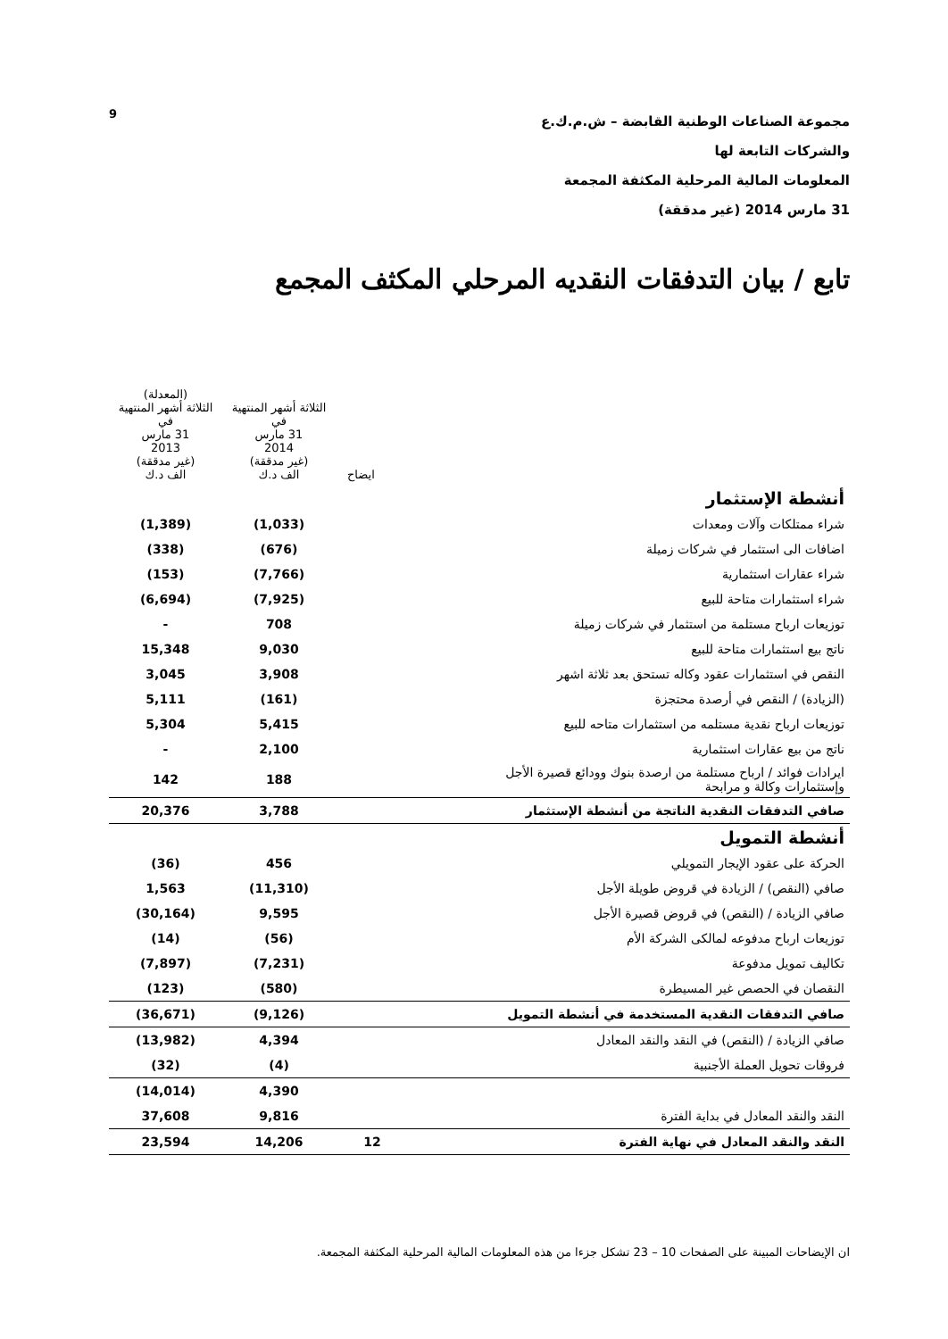9
مجموعة الصناعات الوطنية القابضة – ش.م.ك.ع
والشركات التابعة لها
المعلومات المالية المرحلية المكثفة المجمعة
31 مارس 2014 (غير مدققة)
تابع / بيان التدفقات النقديه المرحلي المكثف المجمع
| | ايضاح | الثلاثة أشهر المنتهية في 31 مارس 2014 (غير مدققة) الف د.ك | (المعدلة) الثلاثة أشهر المنتهية في 31 مارس 2013 (غير مدققة) الف د.ك |
| --- | --- | --- | --- |
| أنشطة الإستثمار | | | |
| شراء ممتلكات وآلات ومعدات | | (1,033) | (1,389) |
| اضافات الى استثمار في شركات زميلة | | (676) | (338) |
| شراء عقارات استثمارية | | (7,766) | (153) |
| شراء استثمارات متاحة للبيع | | (7,925) | (6,694) |
| توزيعات ارباح مستلمة من استثمار في شركات زميلة | | 708 | - |
| ناتج بيع استثمارات متاحة للبيع | | 9,030 | 15,348 |
| النقص في استثمارات عقود وكاله تستحق بعد ثلاثة اشهر | | 3,908 | 3,045 |
| (الزيادة) / النقص في أرصدة محتجزة | | (161) | 5,111 |
| توزيعات ارباح نقدية مستلمه من استثمارات متاحه للبيع | | 5,415 | 5,304 |
| ناتج من بيع عقارات استثمارية | | 2,100 | - |
| ايرادات فوائد / ارباح مستلمة من ارصدة بنوك وودائع قصيرة الأجل وإستثمارات وكالة و مرابحة | | 188 | 142 |
| صافي التدفقات النقدية الناتجة من أنشطة الإستثمار | | 3,788 | 20,376 |
| أنشطة التمويل | | | |
| الحركة على عقود الإيجار التمويلي | | 456 | (36) |
| صافي (النقص) / الزيادة في قروض طويلة الأجل | | (11,310) | 1,563 |
| صافي الزيادة / (النقص) في قروض قصيرة الأجل | | 9,595 | (30,164) |
| توزيعات ارباح مدفوعه لمالكى الشركة الأم | | (56) | (14) |
| تكاليف تمويل مدفوعة | | (7,231) | (7,897) |
| النقصان في الحصص غير المسيطرة | | (580) | (123) |
| صافي التدفقات النقدية المستخدمة في أنشطة التمويل | | (9,126) | (36,671) |
| صافي الزيادة / (النقص) في النقد والنقد المعادل | | 4,394 | (13,982) |
| فروقات تحويل العملة الأجنبية | | (4) | (32) |
| | | 4,390 | (14,014) |
| النقد والنقد المعادل في بداية الفترة | | 9,816 | 37,608 |
| النقد والنقد المعادل في نهاية الفترة | 12 | 14,206 | 23,594 |
ان الإيضاحات المبينة على الصفحات 10 – 23 تشكل جزءا من هذه المعلومات المالية المرحلية المكثفة المجمعة.